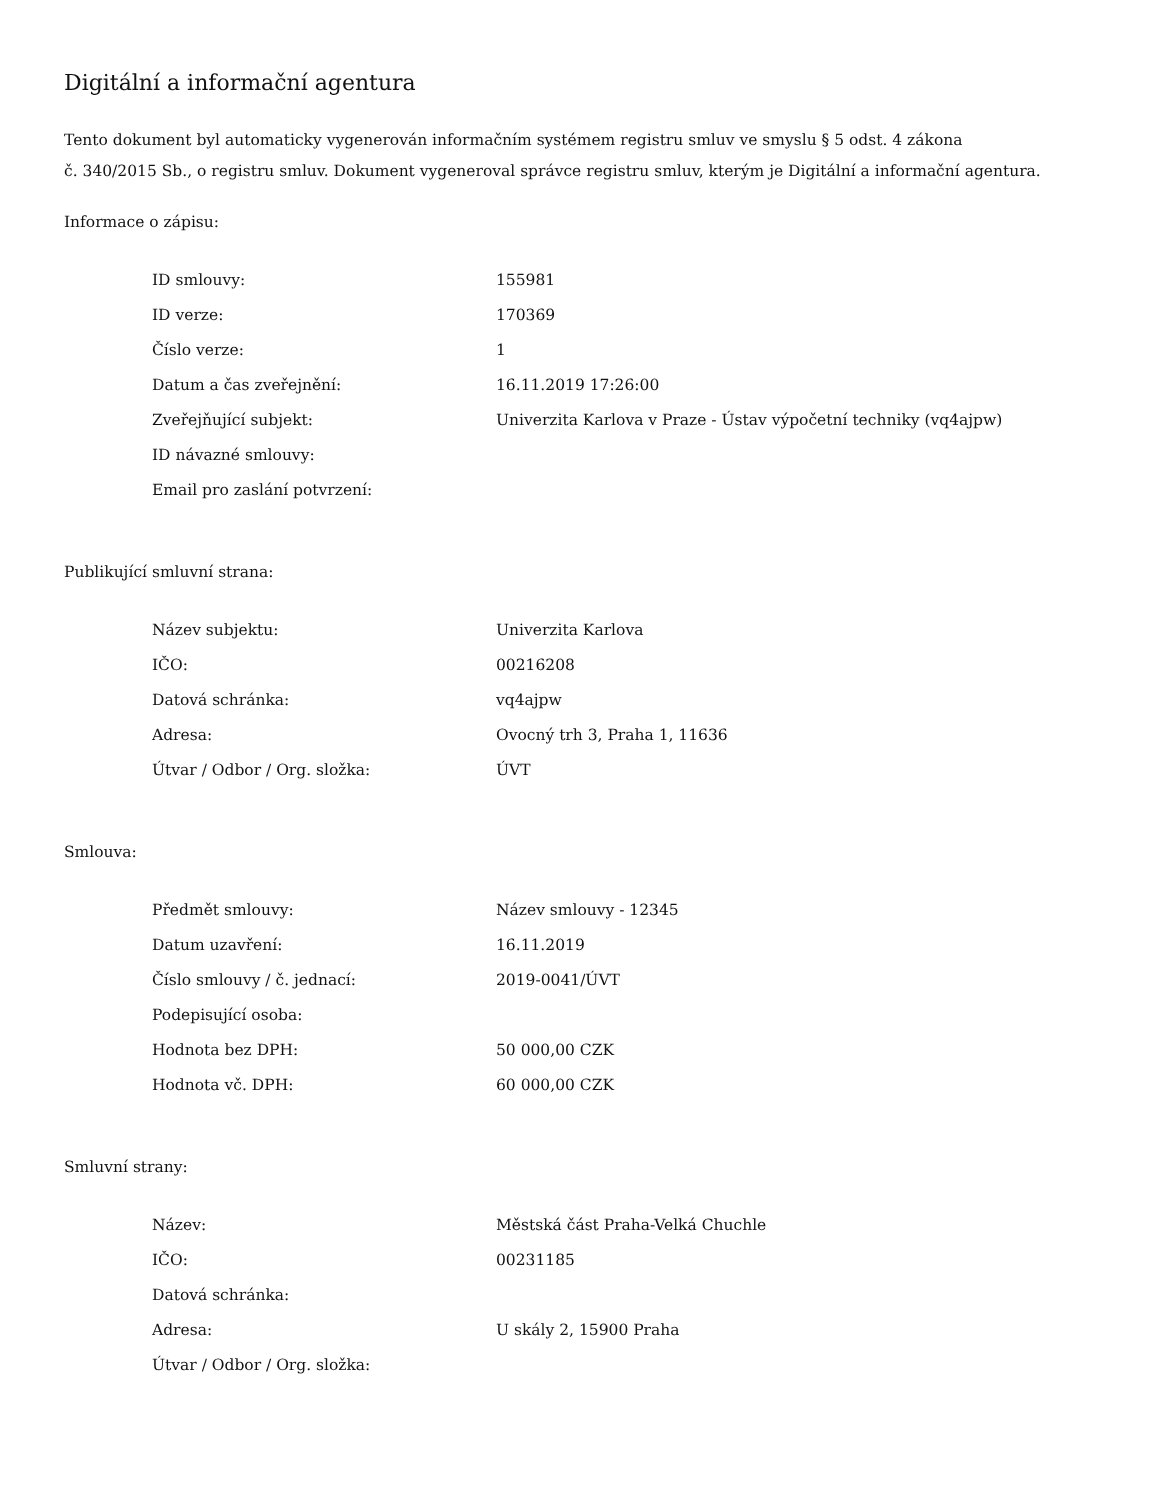Digitální a informační agentura
Tento dokument byl automaticky vygenerován informačním systémem registru smluv ve smyslu § 5 odst. 4 zákona
č. 340/2015 Sb., o registru smluv. Dokument vygeneroval správce registru smluv, kterým je Digitální a informační agentura.
Informace o zápisu:
| ID smlouvy: | 155981 |
| ID verze: | 170369 |
| Číslo verze: | 1 |
| Datum a čas zveřejnění: | 16.11.2019 17:26:00 |
| Zveřejňující subjekt: | Univerzita Karlova v Praze - Ústav výpočetní techniky (vq4ajpw) |
| ID návazné smlouvy: | |
| Email pro zaslání potvrzení: | |
Publikující smluvní strana:
| Název subjektu: | Univerzita Karlova |
| IČO: | 00216208 |
| Datová schránka: | vq4ajpw |
| Adresa: | Ovocný trh 3, Praha 1, 11636 |
| Útvar / Odbor / Org. složka: | ÚVT |
Smlouva:
| Předmět smlouvy: | Název smlouvy - 12345 |
| Datum uzavření: | 16.11.2019 |
| Číslo smlouvy / č. jednací: | 2019-0041/ÚVT |
| Podepisující osoba: | |
| Hodnota bez DPH: | 50 000,00 CZK |
| Hodnota vč. DPH: | 60 000,00 CZK |
Smluvní strany:
| Název: | Městská část Praha-Velká Chuchle |
| IČO: | 00231185 |
| Datová schránka: | |
| Adresa: | U skály 2, 15900 Praha |
| Útvar / Odbor / Org. složka: | |